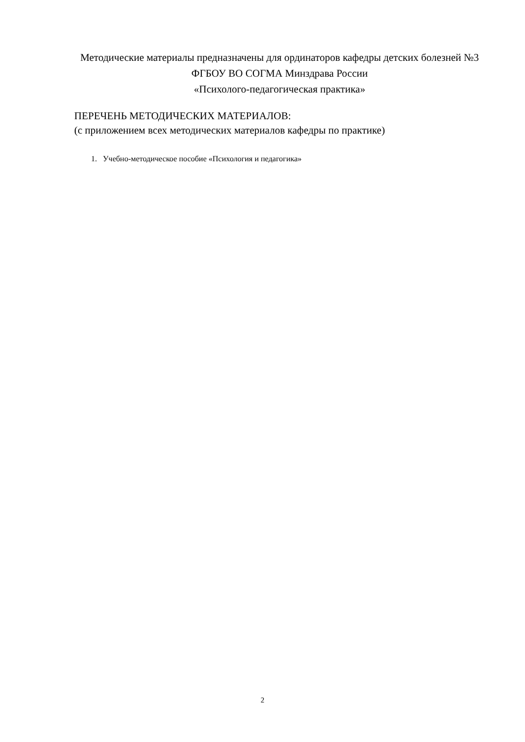Методические материалы предназначены для ординаторов кафедры детских болезней №3 ФГБОУ ВО СОГМА Минздрава России
«Психолого-педагогическая практика»
ПЕРЕЧЕНЬ МЕТОДИЧЕСКИХ МАТЕРИАЛОВ:
(с приложением всех методических материалов кафедры по практике)
1. Учебно-методическое пособие «Психология и педагогика»
2